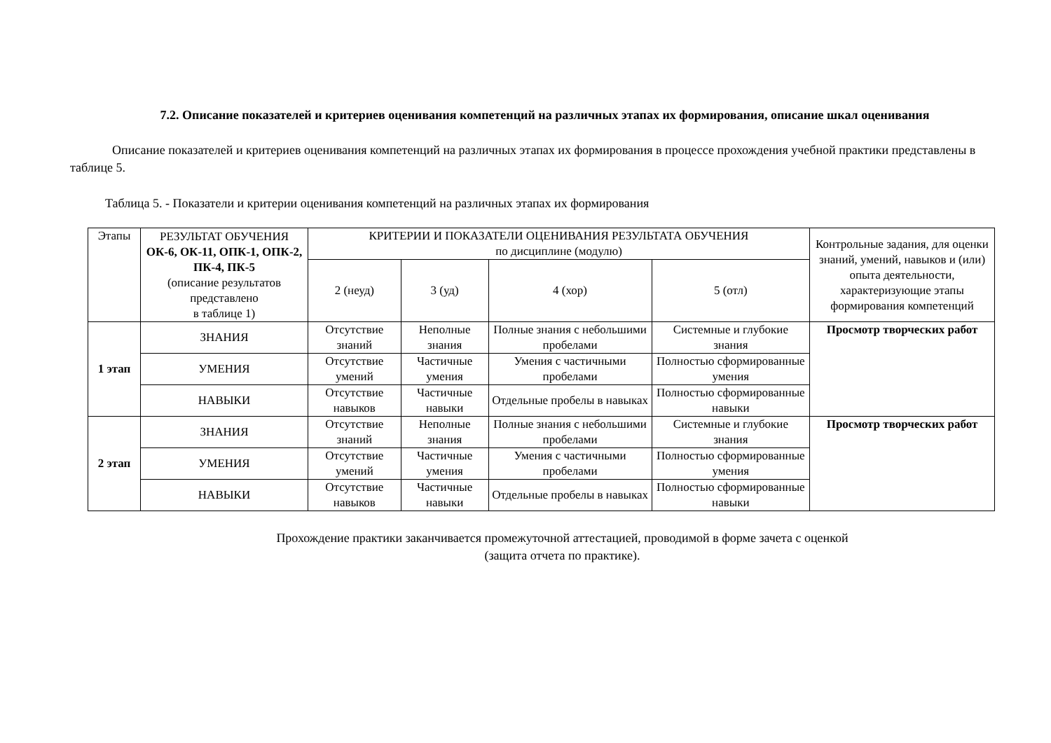7.2. Описание показателей и критериев оценивания компетенций на различных этапах их формирования, описание шкал оценивания
Описание показателей и критериев оценивания компетенций на различных этапах их формирования в процессе прохождения учебной практики представлены в таблице 5.
Таблица 5. - Показатели и критерии оценивания компетенций на различных этапах их формирования
| Этапы | РЕЗУЛЬТАТ ОБУЧЕНИЯ ОК-6, ОК-11, ОПК-1, ОПК-2, ПК-4, ПК-5 (описание результатов представлено в таблице 1) | КРИТЕРИИ И ПОКАЗАТЕЛИ ОЦЕНИВАНИЯ РЕЗУЛЬТАТА ОБУЧЕНИЯ по дисциплине (модулю) | | | | Контрольные задания, для оценки знаний, умений, навыков и (или) опыта деятельности, характеризующие этапы формирования компетенций |
| --- | --- | --- | --- | --- | --- | --- |
| | | 2 (неуд) | 3 (уд) | 4 (хор) | 5 (отл) | |
| 1 этап | ЗНАНИЯ | Отсутствие знаний | Неполные знания | Полные знания с небольшими пробелами | Системные и глубокие знания | Просмотр творческих работ |
| | УМЕНИЯ | Отсутствие умений | Частичные умения | Умения с частичными пробелами | Полностью сформированные умения | |
| | НАВЫКИ | Отсутствие навыков | Частичные навыки | Отдельные пробелы в навыках | Полностью сформированные навыки | |
| 2 этап | ЗНАНИЯ | Отсутствие знаний | Неполные знания | Полные знания с небольшими пробелами | Системные и глубокие знания | Просмотр творческих работ |
| | УМЕНИЯ | Отсутствие умений | Частичные умения | Умения с частичными пробелами | Полностью сформированные умения | |
| | НАВЫКИ | Отсутствие навыков | Частичные навыки | Отдельные пробелы в навыках | Полностью сформированные навыки | |
Прохождение практики заканчивается промежуточной аттестацией, проводимой в форме зачета с оценкой
(защита отчета по практике).